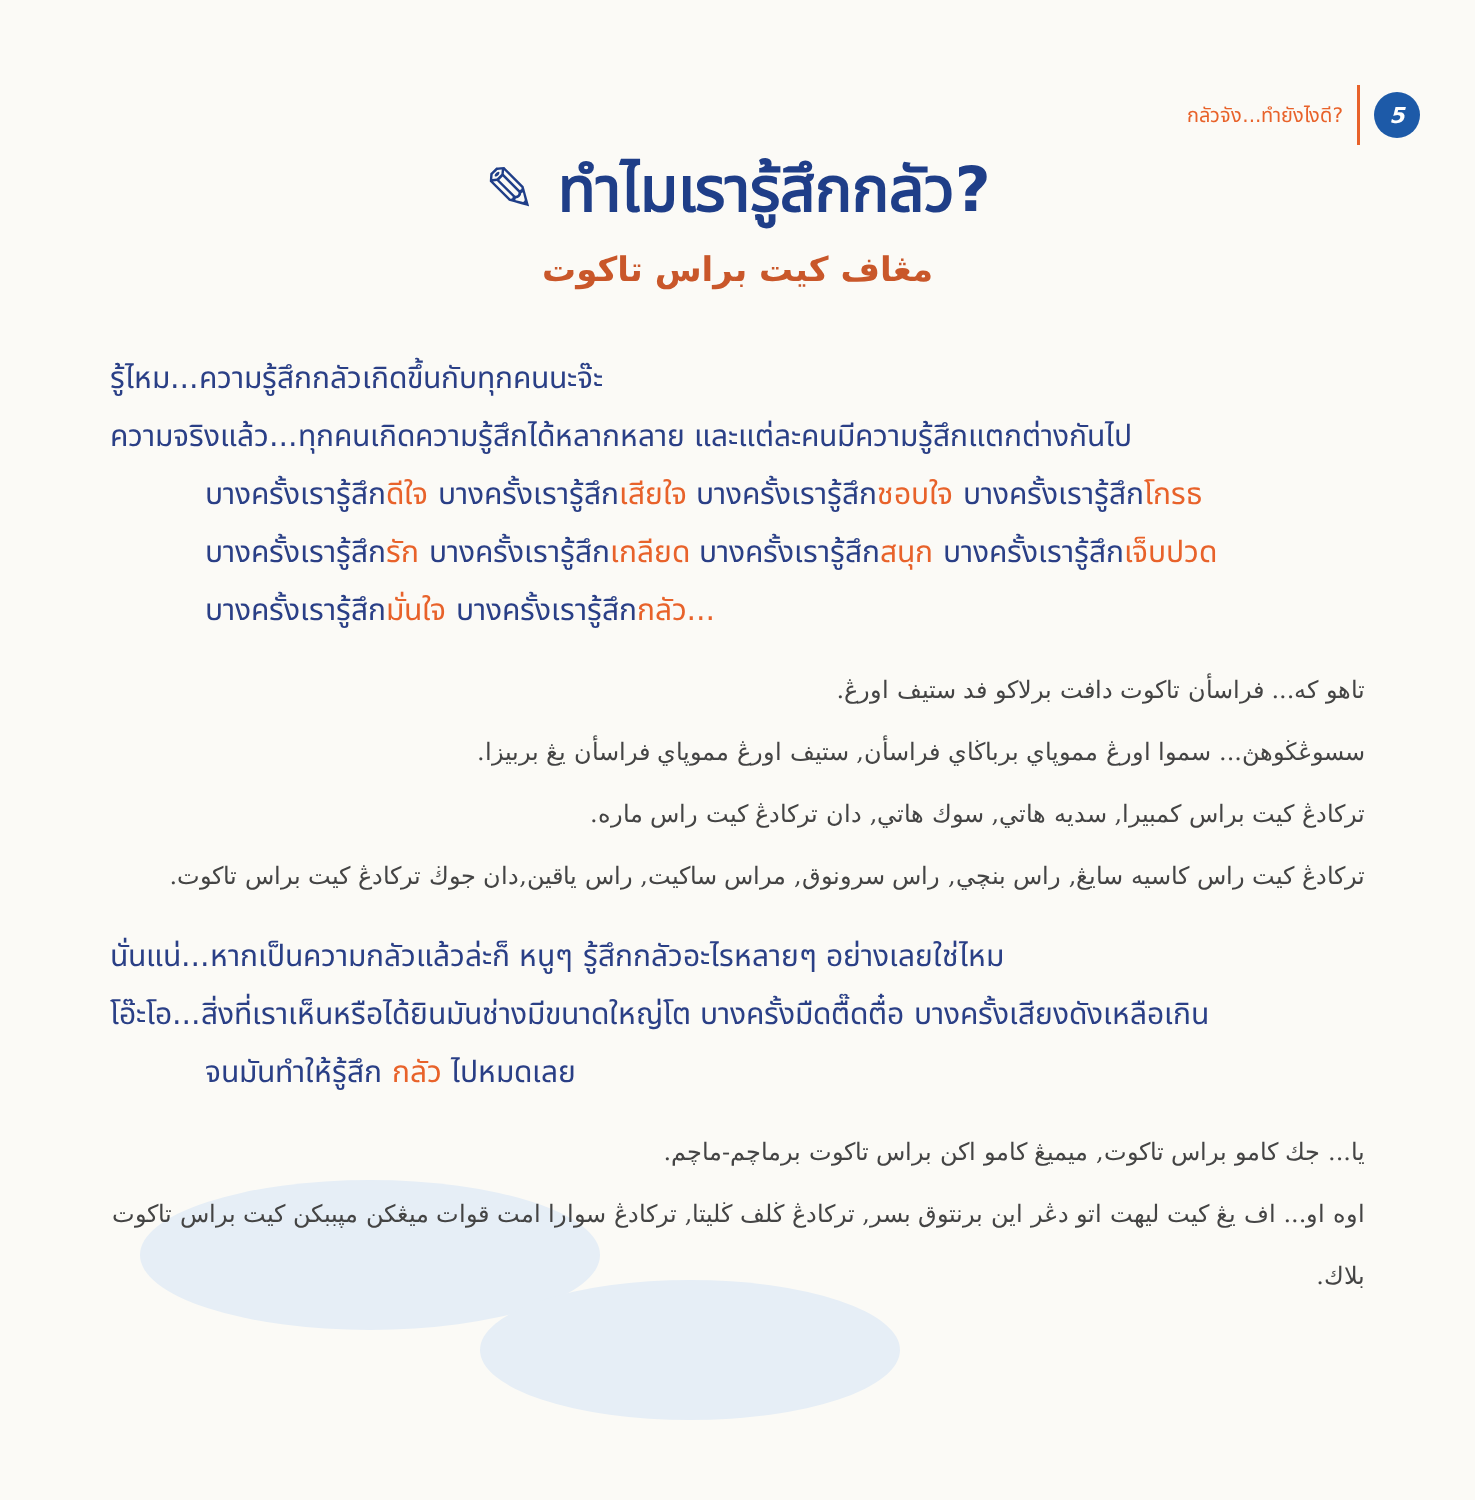กลัวจัง...ทำยังไงดี?
5
✎ ทำไมเรารู้สึกกลัว?
مڠاف كيت براس تاكوت
รู้ไหม...ความรู้สึกกลัวเกิดขึ้นกับทุกคนนะจ๊ะ
ความจริงแล้ว...ทุกคนเกิดความรู้สึกได้หลากหลาย และแต่ละคนมีความรู้สึกแตกต่างกันไป
บางครั้งเรารู้สึกดีใจ บางครั้งเรารู้สึกเสียใจ บางครั้งเรารู้สึกชอบใจ บางครั้งเรารู้สึกโกรธ
บางครั้งเรารู้สึกรัก บางครั้งเรารู้สึกเกลียด บางครั้งเรารู้สึกสนุก บางครั้งเรารู้สึกเจ็บปวด
บางครั้งเรารู้สึกมั่นใจ บางครั้งเรารู้สึกกลัว...
تاهو كه... فراسأن تاكوت دافت برلاكو فد ستيف اورڠ.
سسوڠڬوهڽ... سموا اورڠ مموڽاي برباڬاي فراسأن, ستيف اورڠ مموڽاي فراسأن يڠ بربيزا.
تركادڠ كيت براس كمبيرا, سديه هاتي, سوك هاتي, دان تركادڠ كيت راس ماره.
تركادڠ كيت راس كاسيه سايڠ, راس بنچي, راس سرونوق, مراس ساكيت, راس ياقين,دان جوڬ تركادڠ كيت براس تاكوت.
นั่นแน่...หากเป็นความกลัวแล้วล่ะก็ หนูๆ รู้สึกกลัวอะไรหลายๆ อย่างเลยใช่ไหม
โอ๊ะโอ...สิ่งที่เราเห็นหรือได้ยินมันช่างมีขนาดใหญ่โต บางครั้งมืดตื๊ดตื๋อ บางครั้งเสียงดังเหลือเกิน
จนมันทำให้รู้สึก กลัว ไปหมดเลย
يا... جك كامو براس تاكوت, ميميڠ كامو اكن براس تاكوت برماچم-ماچم.
اوه او... اف يڠ كيت ليهت اتو دڠر اين برنتوق بسر, تركادڠ ڬلف ڬليتا, تركادڠ سوارا امت قوات ميڠكن مپببكن كيت براس تاكوت بلاك.